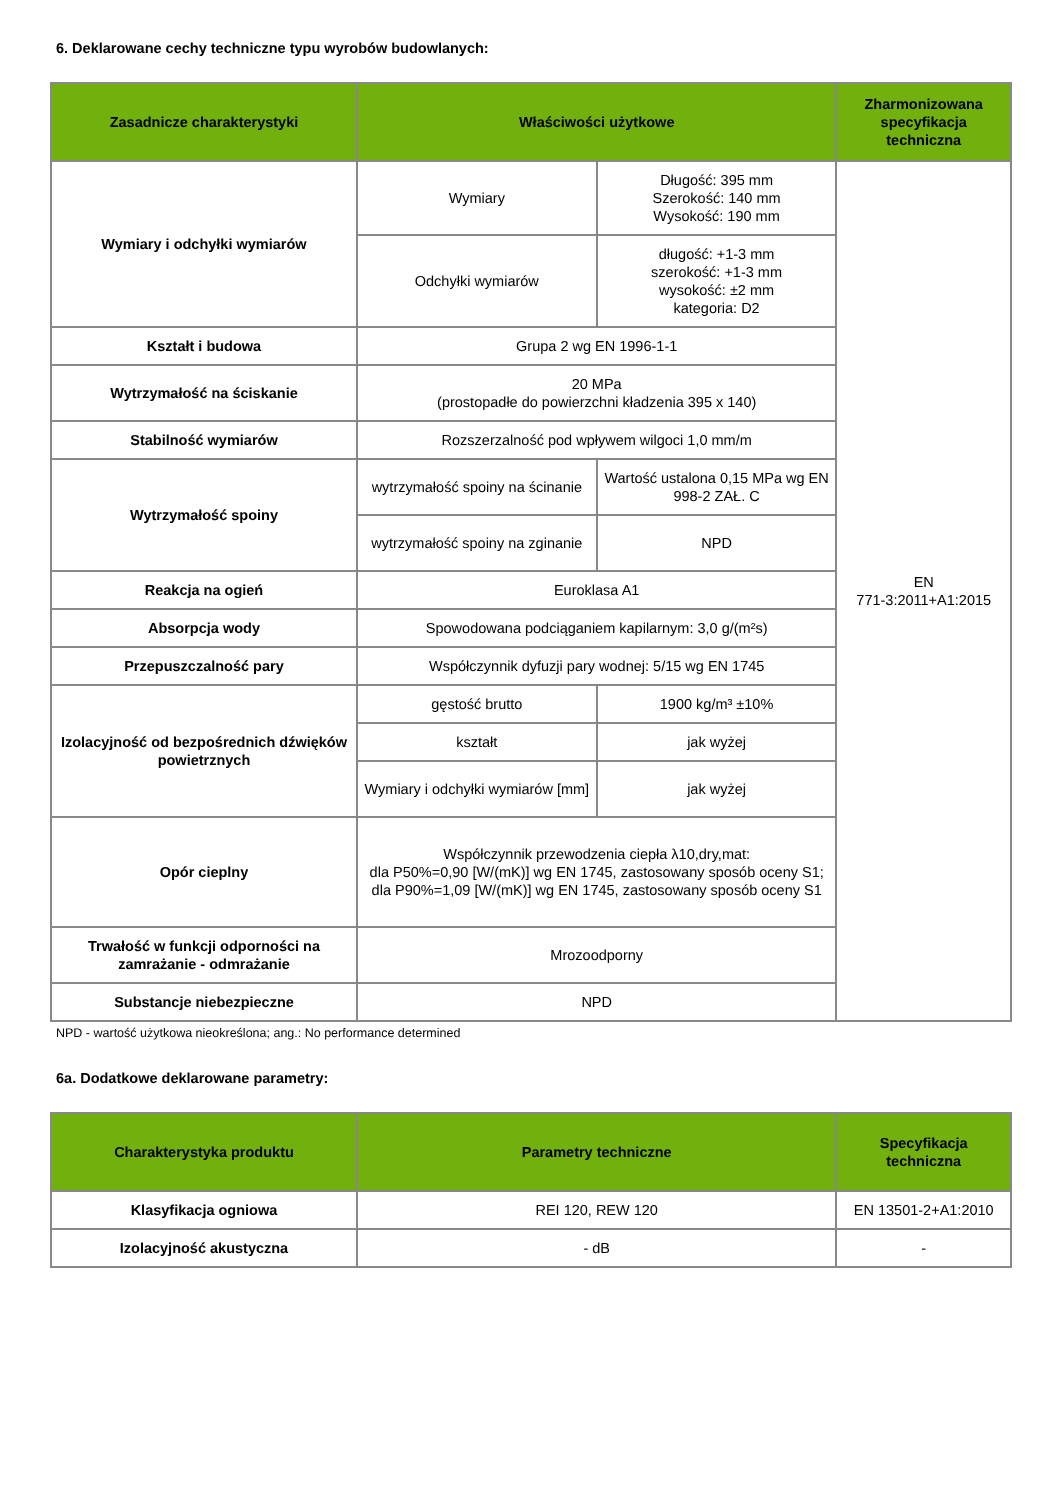6. Deklarowane cechy techniczne typu wyrobów budowlanych:
| Zasadnicze charakterystyki | Właściwości użytkowe | | Zharmonizowana specyfikacja techniczna |
| --- | --- | --- | --- |
| Wymiary i odchyłki wymiarów | Wymiary | Długość: 395 mm Szerokość: 140 mm Wysokość: 190 mm | EN 771-3:2011+A1:2015 |
| | Odchyłki wymiarów | długość: +1-3 mm szerokość: +1-3 mm wysokość: ±2 mm kategoria: D2 | |
| Kształt i budowa | Grupa 2 wg EN 1996-1-1 | | |
| Wytrzymałość na ściskanie | 20 MPa (prostopadłe do powierzchni kładzenia 395 x 140) | | |
| Stabilność wymiarów | Rozszerzalność pod wpływem wilgoci 1,0 mm/m | | |
| Wytrzymałość spoiny | wytrzymałość spoiny na ścinanie | Wartość ustalona 0,15 MPa wg EN 998-2 ZAŁ. C | |
| | wytrzymałość spoiny na zginanie | NPD | |
| Reakcja na ogień | Euroklasa A1 | | |
| Absorpcja wody | Spowodowana podciąganiem kapilarnym: 3,0 g/(m²s) | | |
| Przepuszczalność pary | Współczynnik dyfuzji pary wodnej: 5/15 wg EN 1745 | | |
| Izolacyjność od bezpośrednich dźwięków powietrznych | gęstość brutto | 1900 kg/m³ ±10% | |
| | kształt | jak wyżej | |
| | Wymiary i odchyłki wymiarów [mm] | jak wyżej | |
| Opór cieplny | Współczynnik przewodzenia ciepła λ10,dry,mat: dla P50%=0,90 [W/(mK)] wg EN 1745, zastosowany sposób oceny S1; dla P90%=1,09 [W/(mK)] wg EN 1745, zastosowany sposób oceny S1 | | |
| Trwałość w funkcji odporności na zamrażanie - odmrażanie | Mrozoodporny | | |
| Substancje niebezpieczne | NPD | | |
NPD - wartość użytkowa nieokreślona; ang.: No performance determined
6a. Dodatkowe deklarowane parametry:
| Charakterystyka produktu | Parametry techniczne | Specyfikacja techniczna |
| --- | --- | --- |
| Klasyfikacja ogniowa | REI 120, REW 120 | EN 13501-2+A1:2010 |
| Izolacyjność akustyczna | - dB | - |